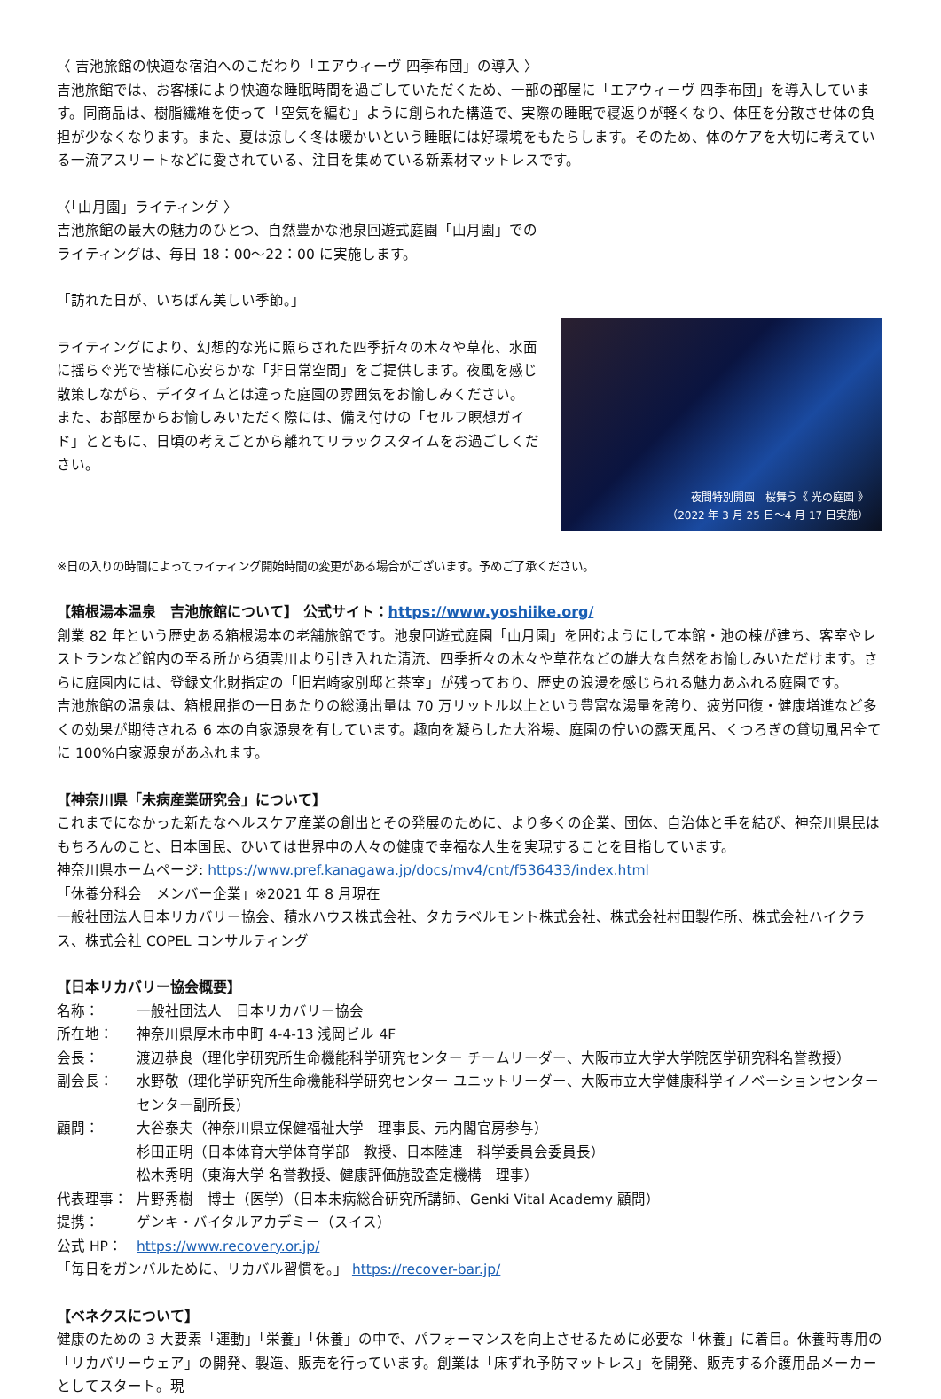〈 吉池旅館の快適な宿泊へのこだわり「エアウィーヴ 四季布団」の導入 〉
吉池旅館では、お客様により快適な睡眠時間を過ごしていただくため、一部の部屋に「エアウィーヴ 四季布団」を導入しています。同商品は、樹脂繊維を使って「空気を編む」ように創られた構造で、実際の睡眠で寝返りが軽くなり、体圧を分散させ体の負担が少なくなります。また、夏は涼しく冬は暖かいという睡眠には好環境をもたらします。そのため、体のケアを大切に考えている一流アスリートなどに愛されている、注目を集めている新素材マットレスです。
〈「山月園」ライティング 〉
吉池旅館の最大の魅力のひとつ、自然豊かな池泉回遊式庭園「山月園」でのライティングは、毎日 18：00～22：00 に実施します。
「訪れた日が、いちばん美しい季節。」
ライティングにより、幻想的な光に照らされた四季折々の木々や草花、水面に揺らぐ光で皆様に心安らかな「非日常空間」をご提供します。夜風を感じ散策しながら、デイタイムとは違った庭園の雰囲気をお愉しみください。
また、お部屋からお愉しみいただく際には、備え付けの「セルフ瞑想ガイド」とともに、日頃の考えごとから離れてリラックスタイムをお過ごしください。
夜間特別開園　桜舞う《 光の庭園 》
（2022 年 3 月 25 日～4 月 17 日実施）
※日の入りの時間によってライティング開始時間の変更がある場合がございます。予めご了承ください。
【箱根湯本温泉　吉池旅館について】 公式サイト：https://www.yoshiike.org/
創業 82 年という歴史ある箱根湯本の老舗旅館です。池泉回遊式庭園「山月園」を囲むようにして本館・池の棟が建ち、客室やレストランなど館内の至る所から須雲川より引き入れた清流、四季折々の木々や草花などの雄大な自然をお愉しみいただけます。さらに庭園内には、登録文化財指定の「旧岩崎家別邸と茶室」が残っており、歴史の浪漫を感じられる魅力あふれる庭園です。
吉池旅館の温泉は、箱根屈指の一日あたりの総湧出量は 70 万リットル以上という豊富な湯量を誇り、疲労回復・健康増進など多くの効果が期待される 6 本の自家源泉を有しています。趣向を凝らした大浴場、庭園の佇いの露天風呂、くつろぎの貸切風呂全てに 100%自家源泉があふれます。
【神奈川県「未病産業研究会」について】
これまでになかった新たなヘルスケア産業の創出とその発展のために、より多くの企業、団体、自治体と手を結び、神奈川県民はもちろんのこと、日本国民、ひいては世界中の人々の健康で幸福な人生を実現することを目指しています。
神奈川県ホームページ: https://www.pref.kanagawa.jp/docs/mv4/cnt/f536433/index.html
「休養分科会　メンバー企業」※2021 年 8 月現在
一般社団法人日本リカバリー協会、積水ハウス株式会社、タカラベルモント株式会社、株式会社村田製作所、株式会社ハイクラス、株式会社 COPEL コンサルティング
【日本リカバリー協会概要】
名称： 一般社団法人　日本リカバリー協会 所在地： 神奈川県厚木市中町 4-4-13 浅岡ビル 4F 会長： 渡辺恭良（理化学研究所生命機能科学研究センター チームリーダー、大阪市立大学大学院医学研究科名誉教授） 副会長： 水野敬（理化学研究所生命機能科学研究センター ユニットリーダー、大阪市立大学健康科学イノベーションセンター センター副所長） 顧問： 大谷泰夫（神奈川県立保健福祉大学　理事長、元内閣官房参与）
杉田正明（日本体育大学体育学部　教授、日本陸連　科学委員会委員長）
松木秀明（東海大学 名誉教授、健康評価施設査定機構　理事） 代表理事： 片野秀樹　博士（医学）（日本未病総合研究所講師、Genki Vital Academy 顧問） 提携： ゲンキ・バイタルアカデミー（スイス） 公式 HP： https://www.recovery.or.jp/
「毎日をガンバルために、リカバル習慣を。」 https://recover-bar.jp/
【ベネクスについて】
健康のための 3 大要素「運動」「栄養」「休養」の中で、パフォーマンスを向上させるために必要な「休養」に着目。休養時専用の「リカバリーウェア」の開発、製造、販売を行っています。創業は「床ずれ予防マットレス」を開発、販売する介護用品メーカーとしてスタート。現